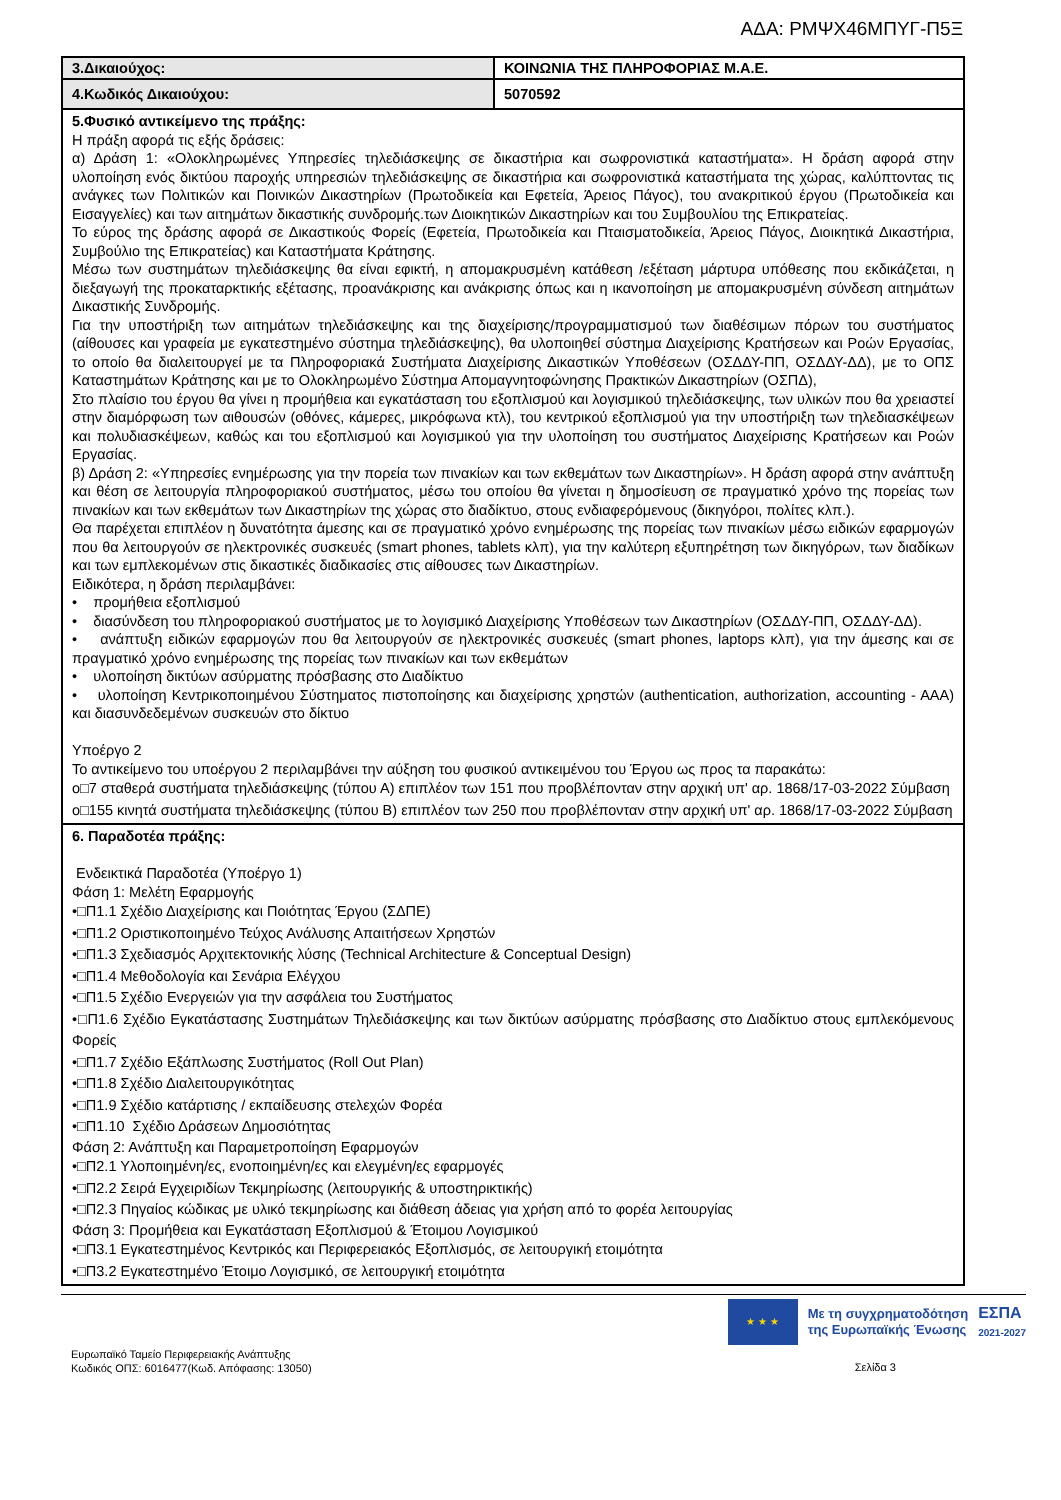ΑΔΑ: ΡΜΨΧ46ΜΠΥΓ-Π5Ξ
| 3.Δικαιούχος: | ΚΟΙΝΩΝΙΑ ΤΗΣ ΠΛΗΡΟΦΟΡΙΑΣ Μ.Α.Ε. |
| 4.Κωδικός Δικαιούχου: | 5070592 |
| 5.Φυσικό αντικείμενο της πράξης: Η πράξη αφορά τις εξής δράσεις: α) Δράση 1: «Ολοκληρωμένες Υπηρεσίες τηλεδιάσκεψης σε δικαστήρια και σωφρονιστικά καταστήματα». Η δράση αφορά στην υλοποίηση ενός δικτύου παροχής υπηρεσιών τηλεδιάσκεψης σε δικαστήρια και σωφρονιστικά καταστήματα της χώρας, καλύπτοντας τις ανάγκες των Πολιτικών και Ποινικών Δικαστηρίων (Πρωτοδικεία και Εφετεία, Άρειος Πάγος), του ανακριτικού έργου (Πρωτοδικεία και Εισαγγελίες) και των αιτημάτων δικαστικής συνδρομής.των Διοικητικών Δικαστηρίων και του Συμβουλίου της Επικρατείας. Το εύρος της δράσης αφορά σε Δικαστικούς Φορείς (Εφετεία, Πρωτοδικεία και Πταισματοδικεία, Άρειος Πάγος, Διοικητικά Δικαστήρια, Συμβούλιο της Επικρατείας) και Καταστήματα Κράτησης. Μέσω των συστημάτων τηλεδιάσκεψης θα είναι εφικτή, η απομακρυσμένη κατάθεση /εξέταση μάρτυρα υπόθεσης που εκδικάζεται, η διεξαγωγή της προκαταρκτικής εξέτασης, προανάκρισης και ανάκρισης όπως και η ικανοποίηση με απομακρυσμένη σύνδεση αιτημάτων Δικαστικής Συνδρομής. Για την υποστήριξη των αιτημάτων τηλεδιάσκεψης και της διαχείρισης/προγραμματισμού των διαθέσιμων πόρων του συστήματος (αίθουσες και γραφεία με εγκατεστημένο σύστημα τηλεδιάσκεψης), θα υλοποιηθεί σύστημα Διαχείρισης Κρατήσεων και Ροών Εργασίας, το οποίο θα διαλειτουργεί με τα Πληροφοριακά Συστήματα Διαχείρισης Δικαστικών Υποθέσεων (ΟΣΔΔΥ-ΠΠ, ΟΣΔΔΥ-ΔΔ), με το ΟΠΣ Καταστημάτων Κράτησης και με το Ολοκληρωμένο Σύστημα Απομαγνητοφώνησης Πρακτικών Δικαστηρίων (ΟΣΠΔ), Στο πλαίσιο του έργου θα γίνει η προμήθεια και εγκατάσταση του εξοπλισμού και λογισμικού τηλεδιάσκεψης, των υλικών που θα χρειαστεί στην διαμόρφωση των αιθουσών (οθόνες, κάμερες, μικρόφωνα κτλ), του κεντρικού εξοπλισμού για την υποστήριξη των τηλεδιασκέψεων και πολυδιασκέψεων, καθώς και του εξοπλισμού και λογισμικού για την υλοποίηση του συστήματος Διαχείρισης Κρατήσεων και Ροών Εργασίας. β) Δράση 2: «Υπηρεσίες ενημέρωσης για την πορεία των πινακίων και των εκθεμάτων των Δικαστηρίων». Η δράση αφορά στην ανάπτυξη και θέση σε λειτουργία πληροφοριακού συστήματος, μέσω του οποίου θα γίνεται η δημοσίευση σε πραγματικό χρόνο της πορείας των πινακίων και των εκθεμάτων των Δικαστηρίων της χώρας στο διαδίκτυο, στους ενδιαφερόμενους (δικηγόροι, πολίτες κλπ.). Θα παρέχεται επιπλέον η δυνατότητα άμεσης και σε πραγματικό χρόνο ενημέρωσης της πορείας των πινακίων μέσω ειδικών εφαρμογών που θα λειτουργούν σε ηλεκτρονικές συσκευές (smart phones, tablets κλπ), για την καλύτερη εξυπηρέτηση των δικηγόρων, των διαδίκων και των εμπλεκομένων στις δικαστικές διαδικασίες στις αίθουσες των Δικαστηρίων. Ειδικότερα, η δράση περιλαμβάνει: • προμήθεια εξοπλισμού • διασύνδεση του πληροφοριακού συστήματος με το λογισμικό Διαχείρισης Υποθέσεων των Δικαστηρίων (ΟΣΔΔΥ-ΠΠ, ΟΣΔΔΥ-ΔΔ). • ανάπτυξη ειδικών εφαρμογών που θα λειτουργούν σε ηλεκτρονικές συσκευές (smart phones, laptops κλπ), για την άμεσης και σε πραγματικό χρόνο ενημέρωσης της πορείας των πινακίων και των εκθεμάτων • υλοποίηση δικτύων ασύρματης πρόσβασης στο Διαδίκτυο • υλοποίηση Κεντρικοποιημένου Σύστηματος πιστοποίησης και διαχείρισης χρηστών (authentication, authorization, accounting - AAA) και διασυνδεδεμένων συσκευών στο δίκτυο Υποέργο 2 Το αντικείμενο του υποέργου 2 περιλαμβάνει την αύξηση του φυσικού αντικειμένου του Έργου ως προς τα παρακάτω: o□7 σταθερά συστήματα τηλεδιάσκεψης (τύπου Α) επιπλέον των 151 που προβλέπονταν στην αρχική υπ' αρ. 1868/17-03-2022 Σύμβαση o□155 κινητά συστήματα τηλεδιάσκεψης (τύπου Β) επιπλέον των 250 που προβλέπονταν στην αρχική υπ' αρ. 1868/17-03-2022 Σύμβαση | |
| 6. Παραδοτέα πράξης: Ενδεικτικά Παραδοτέα (Υποέργο 1) Φάση 1: Μελέτη Εφαρμογής •□Π1.1 Σχέδιο Διαχείρισης και Ποιότητας Έργου (ΣΔΠΕ) •□Π1.2 Οριστικοποιημένο Τεύχος Ανάλυσης Απαιτήσεων Χρηστών •□Π1.3 Σχεδιασμός Αρχιτεκτονικής λύσης (Technical Architecture & Conceptual Design) •□Π1.4 Μεθοδολογία και Σενάρια Ελέγχου •□Π1.5 Σχέδιο Ενεργειών για την ασφάλεια του Συστήματος •□Π1.6 Σχέδιο Εγκατάστασης Συστημάτων Τηλεδιάσκεψης και των δικτύων ασύρματης πρόσβασης στο Διαδίκτυο στους εμπλεκόμενους Φορείς •□Π1.7 Σχέδιο Εξάπλωσης Συστήματος (Roll Out Plan) •□Π1.8 Σχέδιο Διαλειτουργικότητας •□Π1.9 Σχέδιο κατάρτισης / εκπαίδευσης στελεχών Φορέα •□Π1.10 Σχέδιο Δράσεων Δημοσιότητας Φάση 2: Ανάπτυξη και Παραμετροποίηση Εφαρμογών •□Π2.1 Υλοποιημένη/ες, ενοποιημένη/ες και ελεγμένη/ες εφαρμογές •□Π2.2 Σειρά Εγχειριδίων Τεκμηρίωσης (λειτουργικής & υποστηρικτικής) •□Π2.3 Πηγαίος κώδικας με υλικό τεκμηρίωσης και διάθεση άδειας για χρήση από το φορέα λειτουργίας Φάση 3: Προμήθεια και Εγκατάσταση Εξοπλισμού & Έτοιμου Λογισμικού •□Π3.1 Εγκατεστημένος Κεντρικός και Περιφερειακός Εξοπλισμός, σε λειτουργική ετοιμότητα •□Π3.2 Εγκατεστημένο Έτοιμο Λογισμικό, σε λειτουργική ετοιμότητα | |
★ ★ ★
Με τη συγχρηματοδότηση
της Ευρωπαϊκής Ένωσης
ΕΣΠΑ
2021-2027
Ευρωπαϊκό Ταμείο Περιφερειακής Ανάπτυξης
Κωδικός ΟΠΣ: 6016477(Κωδ. Απόφασης: 13050)
Σελίδα 3